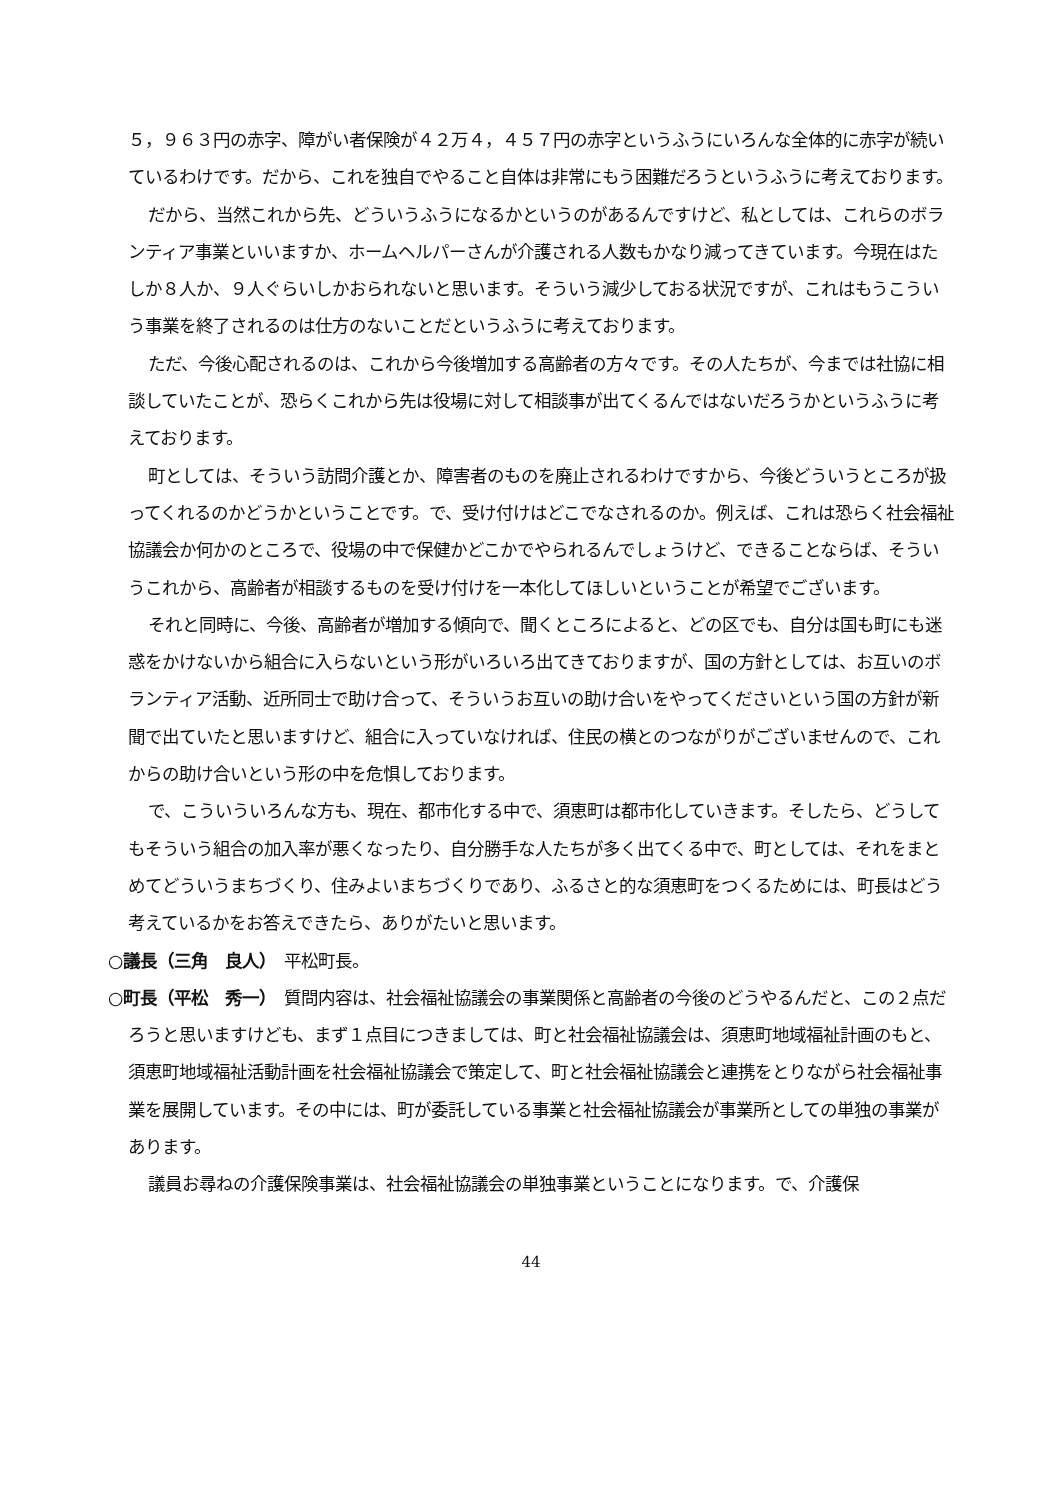５，９６３円の赤字、障がい者保険が４２万４，４５７円の赤字というふうにいろんな全体的に赤字が続いているわけです。だから、これを独自でやること自体は非常にもう困難だろうというふうに考えております。
だから、当然これから先、どういうふうになるかというのがあるんですけど、私としては、これらのボランティア事業といいますか、ホームヘルパーさんが介護される人数もかなり減ってきています。今現在はたしか８人か、９人ぐらいしかおられないと思います。そういう減少しておる状況ですが、これはもうこういう事業を終了されるのは仕方のないことだというふうに考えております。
ただ、今後心配されるのは、これから今後増加する高齢者の方々です。その人たちが、今までは社協に相談していたことが、恐らくこれから先は役場に対して相談事が出てくるんではないだろうかというふうに考えております。
町としては、そういう訪問介護とか、障害者のものを廃止されるわけですから、今後どういうところが扱ってくれるのかどうかということです。で、受け付けはどこでなされるのか。例えば、これは恐らく社会福祉協議会か何かのところで、役場の中で保健かどこかでやられるんでしょうけど、できることならば、そういうこれから、高齢者が相談するものを受け付けを一本化してほしいということが希望でございます。
それと同時に、今後、高齢者が増加する傾向で、聞くところによると、どの区でも、自分は国も町にも迷惑をかけないから組合に入らないという形がいろいろ出てきておりますが、国の方針としては、お互いのボランティア活動、近所同士で助け合って、そういうお互いの助け合いをやってくださいという国の方針が新聞で出ていたと思いますけど、組合に入っていなければ、住民の横とのつながりがございませんので、これからの助け合いという形の中を危惧しております。
で、こういういろんな方も、現在、都市化する中で、須恵町は都市化していきます。そしたら、どうしてもそういう組合の加入率が悪くなったり、自分勝手な人たちが多く出てくる中で、町としては、それをまとめてどういうまちづくり、住みよいまちづくりであり、ふるさと的な須恵町をつくるためには、町長はどう考えているかをお答えできたら、ありがたいと思います。
○議長（三角　良人）　平松町長。
○町長（平松　秀一）　質問内容は、社会福祉協議会の事業関係と高齢者の今後のどうやるんだと、この２点だろうと思いますけども、まず１点目につきましては、町と社会福祉協議会は、須恵町地域福祉計画のもと、須恵町地域福祉活動計画を社会福祉協議会で策定して、町と社会福祉協議会と連携をとりながら社会福祉事業を展開しています。その中には、町が委託している事業と社会福祉協議会が事業所としての単独の事業があります。
議員お尋ねの介護保険事業は、社会福祉協議会の単独事業ということになります。で、介護保
44